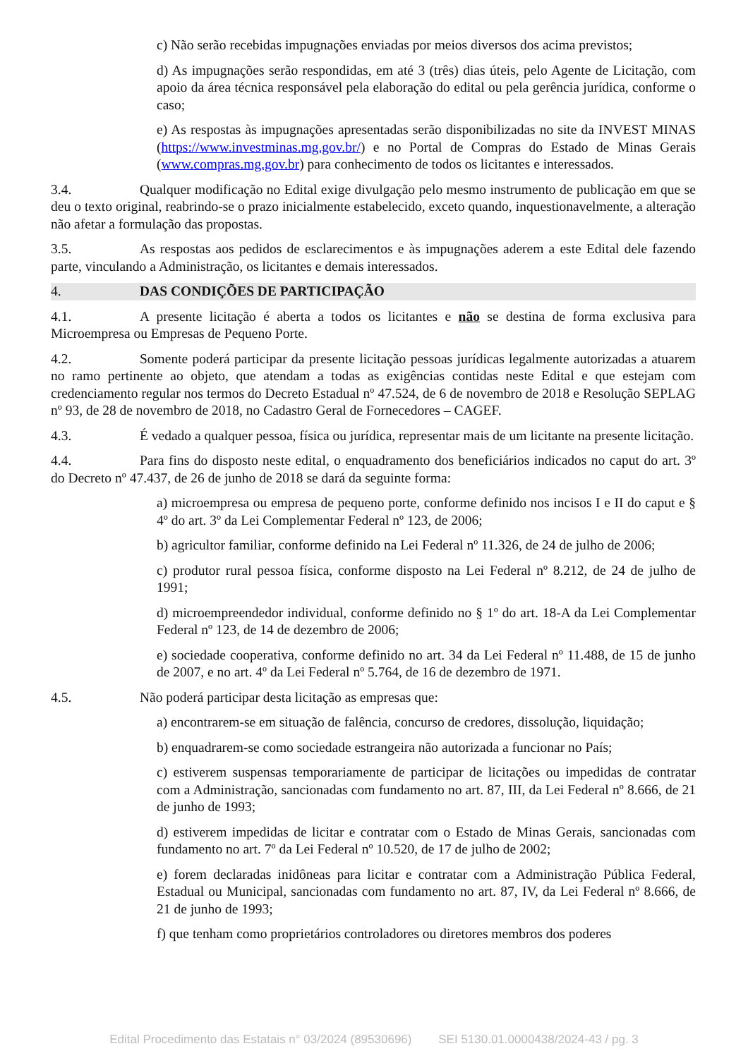c) Não serão recebidas impugnações enviadas por meios diversos dos acima previstos;
d) As impugnações serão respondidas, em até 3 (três) dias úteis, pelo Agente de Licitação, com apoio da área técnica responsável pela elaboração do edital ou pela gerência jurídica, conforme o caso;
e) As respostas às impugnações apresentadas serão disponibilizadas no site da INVEST MINAS (https://www.investminas.mg.gov.br/) e no Portal de Compras do Estado de Minas Gerais (www.compras.mg.gov.br) para conhecimento de todos os licitantes e interessados.
3.4. Qualquer modificação no Edital exige divulgação pelo mesmo instrumento de publicação em que se deu o texto original, reabrindo-se o prazo inicialmente estabelecido, exceto quando, inquestionavelmente, a alteração não afetar a formulação das propostas.
3.5. As respostas aos pedidos de esclarecimentos e às impugnações aderem a este Edital dele fazendo parte, vinculando a Administração, os licitantes e demais interessados.
4. DAS CONDIÇÕES DE PARTICIPAÇÃO
4.1. A presente licitação é aberta a todos os licitantes e não se destina de forma exclusiva para Microempresa ou Empresas de Pequeno Porte.
4.2. Somente poderá participar da presente licitação pessoas jurídicas legalmente autorizadas a atuarem no ramo pertinente ao objeto, que atendam a todas as exigências contidas neste Edital e que estejam com credenciamento regular nos termos do Decreto Estadual nº 47.524, de 6 de novembro de 2018 e Resolução SEPLAG nº 93, de 28 de novembro de 2018, no Cadastro Geral de Fornecedores – CAGEF.
4.3. É vedado a qualquer pessoa, física ou jurídica, representar mais de um licitante na presente licitação.
4.4. Para fins do disposto neste edital, o enquadramento dos beneficiários indicados no caput do art. 3º do Decreto nº 47.437, de 26 de junho de 2018 se dará da seguinte forma:
a) microempresa ou empresa de pequeno porte, conforme definido nos incisos I e II do caput e § 4º do art. 3º da Lei Complementar Federal nº 123, de 2006;
b) agricultor familiar, conforme definido na Lei Federal nº 11.326, de 24 de julho de 2006;
c) produtor rural pessoa física, conforme disposto na Lei Federal nº 8.212, de 24 de julho de 1991;
d) microempreendedor individual, conforme definido no § 1º do art. 18-A da Lei Complementar Federal nº 123, de 14 de dezembro de 2006;
e) sociedade cooperativa, conforme definido no art. 34 da Lei Federal nº 11.488, de 15 de junho de 2007, e no art. 4º da Lei Federal nº 5.764, de 16 de dezembro de 1971.
4.5. Não poderá participar desta licitação as empresas que:
a) encontrarem-se em situação de falência, concurso de credores, dissolução, liquidação;
b) enquadrarem-se como sociedade estrangeira não autorizada a funcionar no País;
c) estiverem suspensas temporariamente de participar de licitações ou impedidas de contratar com a Administração, sancionadas com fundamento no art. 87, III, da Lei Federal nº 8.666, de 21 de junho de 1993;
d) estiverem impedidas de licitar e contratar com o Estado de Minas Gerais, sancionadas com fundamento no art. 7º da Lei Federal nº 10.520, de 17 de julho de 2002;
e) forem declaradas inidôneas para licitar e contratar com a Administração Pública Federal, Estadual ou Municipal, sancionadas com fundamento no art. 87, IV, da Lei Federal nº 8.666, de 21 de junho de 1993;
f) que tenham como proprietários controladores ou diretores membros dos poderes
Edital Procedimento das Estatais n° 03/2024 (89530696) SEI 5130.01.0000438/2024-43 / pg. 3